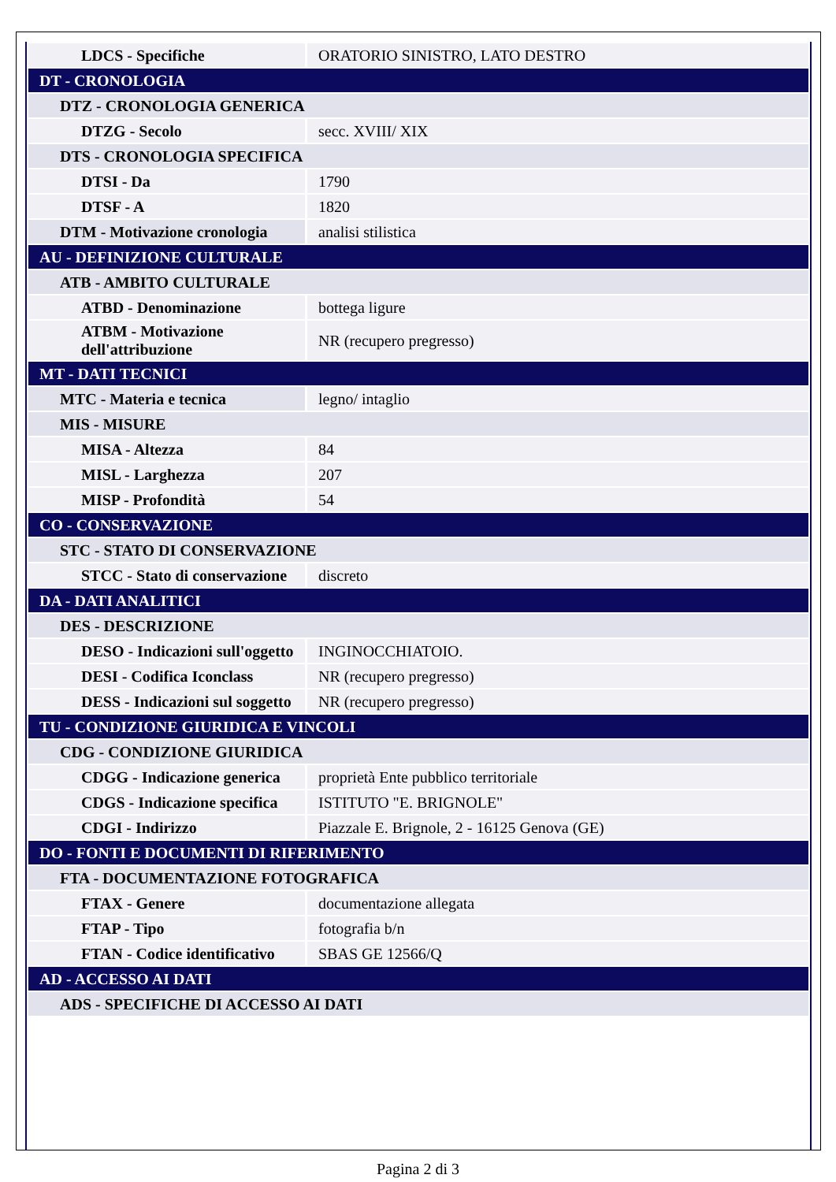| LDCS - Specifiche | ORATORIO SINISTRO, LATO DESTRO |
| DT - CRONOLOGIA | |
| DTZ - CRONOLOGIA GENERICA | |
| DTZG - Secolo | secc. XVIII/ XIX |
| DTS - CRONOLOGIA SPECIFICA | |
| DTSI - Da | 1790 |
| DTSF - A | 1820 |
| DTM - Motivazione cronologia | analisi stilistica |
| AU - DEFINIZIONE CULTURALE | |
| ATB - AMBITO CULTURALE | |
| ATBD - Denominazione | bottega ligure |
| ATBM - Motivazione dell'attribuzione | NR (recupero pregresso) |
| MT - DATI TECNICI | |
| MTC - Materia e tecnica | legno/ intaglio |
| MIS - MISURE | |
| MISA - Altezza | 84 |
| MISL - Larghezza | 207 |
| MISP - Profondità | 54 |
| CO - CONSERVAZIONE | |
| STC - STATO DI CONSERVAZIONE | |
| STCC - Stato di conservazione | discreto |
| DA - DATI ANALITICI | |
| DES - DESCRIZIONE | |
| DESO - Indicazioni sull'oggetto | INGINOCCHIATOIO. |
| DESI - Codifica Iconclass | NR (recupero pregresso) |
| DESS - Indicazioni sul soggetto | NR (recupero pregresso) |
| TU - CONDIZIONE GIURIDICA E VINCOLI | |
| CDG - CONDIZIONE GIURIDICA | |
| CDGG - Indicazione generica | proprietà Ente pubblico territoriale |
| CDGS - Indicazione specifica | ISTITUTO "E. BRIGNOLE" |
| CDGI - Indirizzo | Piazzale E. Brignole, 2 - 16125 Genova (GE) |
| DO - FONTI E DOCUMENTI DI RIFERIMENTO | |
| FTA - DOCUMENTAZIONE FOTOGRAFICA | |
| FTAX - Genere | documentazione allegata |
| FTAP - Tipo | fotografia b/n |
| FTAN - Codice identificativo | SBAS GE 12566/Q |
| AD - ACCESSO AI DATI | |
| ADS - SPECIFICHE DI ACCESSO AI DATI | |
Pagina 2 di 3